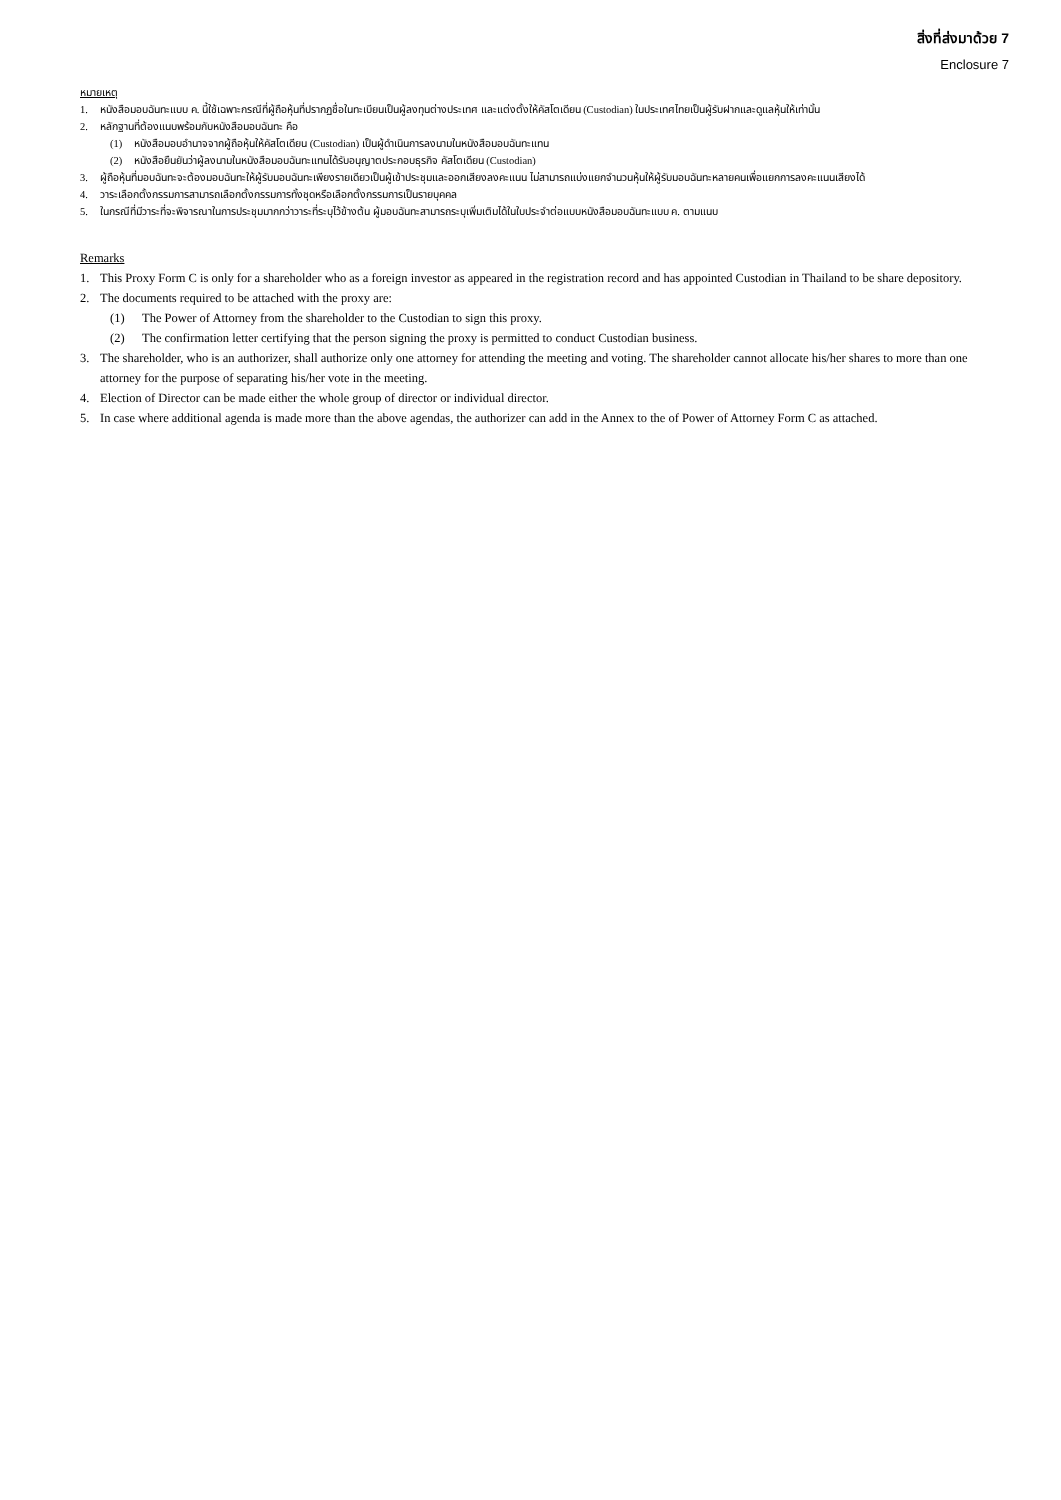สิ่งที่ส่งมาด้วย 7
Enclosure 7
หมายเหตุ
1. หนังสือมอบฉันทะแบบ ค. นี้ใช้เฉพาะกรณีที่ผู้ถือหุ้นที่ปรากฏชื่อในทะเบียนเป็นผู้ลงทุนต่างประเทศ และแต่งตั้งให้คัสโตเดียน (Custodian) ในประเทศไทยเป็นผู้รับฝากและดูแลหุ้นให้เท่านั้น
2. หลักฐานที่ต้องแนบพร้อมกับหนังสือมอบฉันทะ คือ
(1) หนังสือมอบอำนาจจากผู้ถือหุ้นให้คัสโตเดียน (Custodian) เป็นผู้ดำเนินการลงนามในหนังสือมอบฉันทะแทน
(2) หนังสือยืนยันว่าผู้ลงนามในหนังสือมอบฉันทะแทนได้รับอนุญาตประกอบธุรกิจ คัสโตเดียน (Custodian)
3. ผู้ถือหุ้นที่มอบฉันทะจะต้องมอบฉันทะให้ผู้รับมอบฉันทะเพียงรายเดียวเป็นผู้เข้าประชุมและออกเสียงลงคะแนน ไม่สามารถแบ่งแยกจำนวนหุ้นให้ผู้รับมอบฉันทะหลายคนเพื่อแยกการลงคะแนนเสียงได้
4. วาระเลือกตั้งกรรมการสามารถเลือกตั้งกรรมการทั้งชุดหรือเลือกตั้งกรรมการเป็นรายบุคคล
5. ในกรณีที่มีวาระที่จะพิจารณาในการประชุมมากกว่าวาระที่ระบุไว้ข้างต้น ผู้มอบฉันทะสามารถระบุเพิ่มเติมได้ในใบประจำต่อแบบหนังสือมอบฉันทะแบบ ค. ตามแนบ
Remarks
1. This Proxy Form C is only for a shareholder who as a foreign investor as appeared in the registration record and has appointed Custodian in Thailand to be share depository.
2. The documents required to be attached with the proxy are:
(1) The Power of Attorney from the shareholder to the Custodian to sign this proxy.
(2) The confirmation letter certifying that the person signing the proxy is permitted to conduct Custodian business.
3. The shareholder, who is an authorizer, shall authorize only one attorney for attending the meeting and voting. The shareholder cannot allocate his/her shares to more than one attorney for the purpose of separating his/her vote in the meeting.
4. Election of Director can be made either the whole group of director or individual director.
5. In case where additional agenda is made more than the above agendas, the authorizer can add in the Annex to the of Power of Attorney Form C as attached.